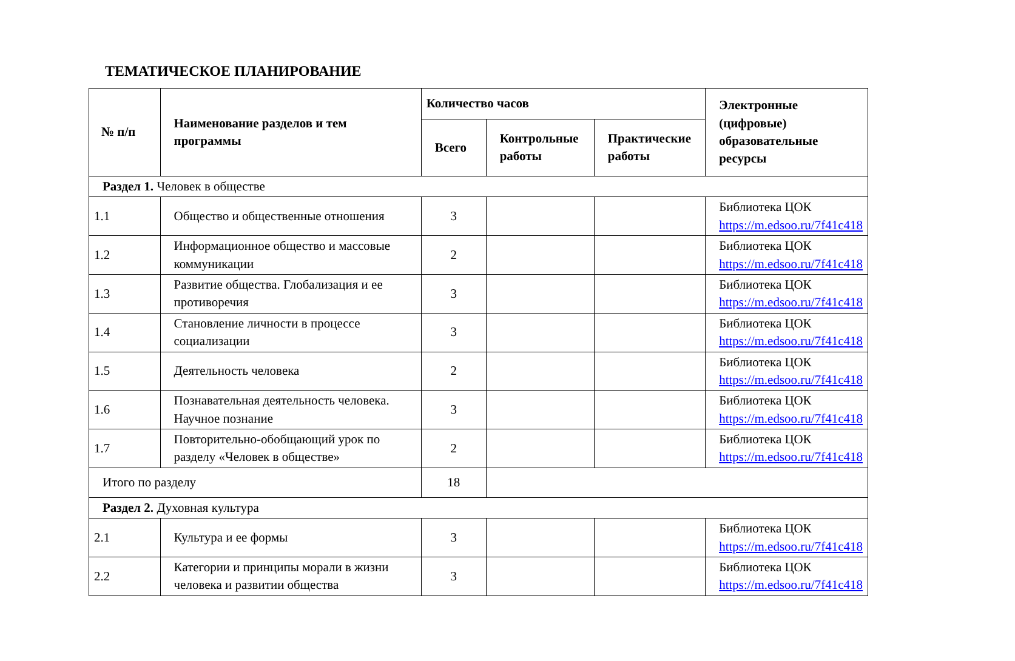ТЕМАТИЧЕСКОЕ ПЛАНИРОВАНИЕ
| № п/п | Наименование разделов и тем программы | Количество часов | | | Электронные (цифровые) образовательные ресурсы |
| --- | --- | --- | --- | --- | --- |
| | | Всего | Контрольные работы | Практические работы | |
| Раздел 1. Человек в обществе | | | | | |
| 1.1 | Общество и общественные отношения | 3 | | | Библиотека ЦОК https://m.edsoo.ru/7f41c418 |
| 1.2 | Информационное общество и массовые коммуникации | 2 | | | Библиотека ЦОК https://m.edsoo.ru/7f41c418 |
| 1.3 | Развитие общества. Глобализация и ее противоречия | 3 | | | Библиотека ЦОК https://m.edsoo.ru/7f41c418 |
| 1.4 | Становление личности в процессе социализации | 3 | | | Библиотека ЦОК https://m.edsoo.ru/7f41c418 |
| 1.5 | Деятельность человека | 2 | | | Библиотека ЦОК https://m.edsoo.ru/7f41c418 |
| 1.6 | Познавательная деятельность человека. Научное познание | 3 | | | Библиотека ЦОК https://m.edsoo.ru/7f41c418 |
| 1.7 | Повторительно-обобщающий урок по разделу «Человек в обществе» | 2 | | | Библиотека ЦОК https://m.edsoo.ru/7f41c418 |
| Итого по разделу | | 18 | | | |
| Раздел 2. Духовная культура | | | | | |
| 2.1 | Культура и ее формы | 3 | | | Библиотека ЦОК https://m.edsoo.ru/7f41c418 |
| 2.2 | Категории и принципы морали в жизни человека и развитии общества | 3 | | | Библиотека ЦОК https://m.edsoo.ru/7f41c418 |